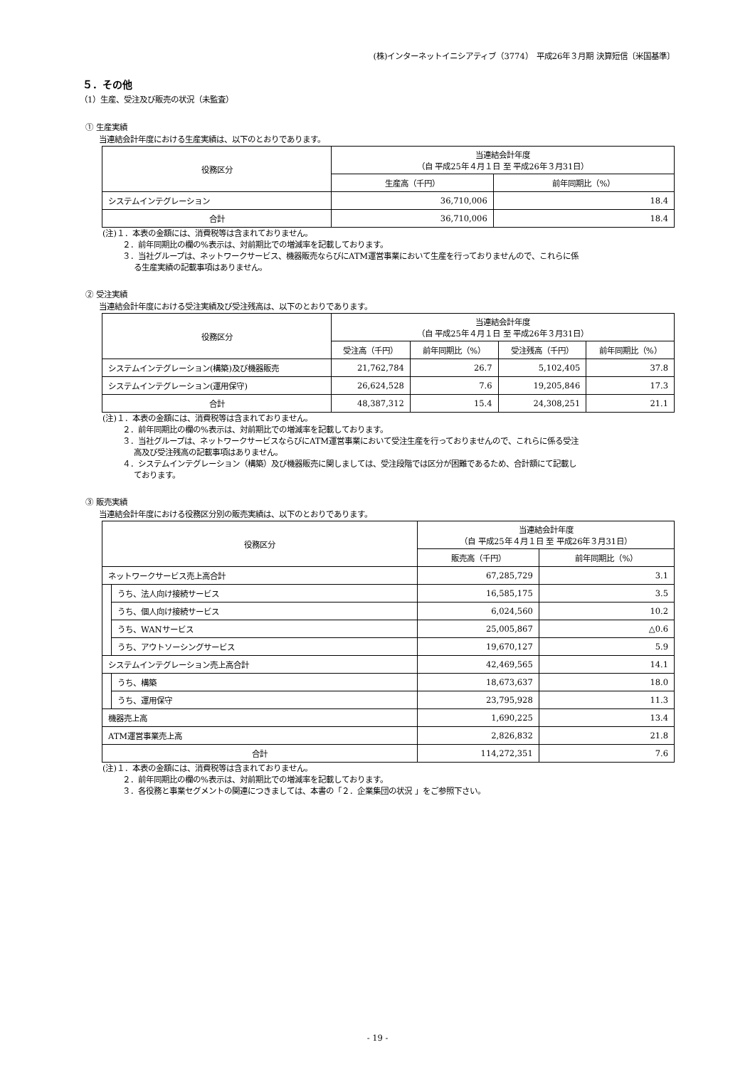(株)インターネットイニシアティブ（3774）　平成26年３月期 決算短信〔米国基準〕
５．その他
（1）生産、受注及び販売の状況（未監査）
① 生産実績
当連結会計年度における生産実績は、以下のとおりであります。
| 役務区分 | 当連結会計年度 （自 平成25年４月１日 至 平成26年３月31日） | |
| --- | --- | --- |
| | 生産高（千円） | 前年同期比（%） |
| システムインテグレーション | 36,710,006 | 18.4 |
| 合計 | 36,710,006 | 18.4 |
(注)１．本表の金額には、消費税等は含まれておりません。
２．前年同期比の欄の%表示は、対前期比での増減率を記載しております。
３．当社グループは、ネットワークサービス、機器販売ならびにATM運営事業において生産を行っておりませんので、これらに係
る生産実績の記載事項はありません。
② 受注実績
当連結会計年度における受注実績及び受注残高は、以下のとおりであります。
| 役務区分 | 当連結会計年度 （自 平成25年４月１日 至 平成26年３月31日） | | | |
| --- | --- | --- | --- | --- |
| | 受注高（千円） | 前年同期比（%） | 受注残高（千円） | 前年同期比（%） |
| システムインテグレーション(構築)及び機器販売 | 21,762,784 | 26.7 | 5,102,405 | 37.8 |
| システムインテグレーション(運用保守) | 26,624,528 | 7.6 | 19,205,846 | 17.3 |
| 合計 | 48,387,312 | 15.4 | 24,308,251 | 21.1 |
(注)１．本表の金額には、消費税等は含まれておりません。
２．前年同期比の欄の%表示は、対前期比での増減率を記載しております。
３．当社グループは、ネットワークサービスならびにATM運営事業において受注生産を行っておりませんので、これらに係る受注
高及び受注残高の記載事項はありません。
４．システムインテグレーション（構築）及び機器販売に関しましては、受注段階では区分が困難であるため、合計額にて記載し
ております。
③ 販売実績
当連結会計年度における役務区分別の販売実績は、以下のとおりであります。
| 役務区分 | | 当連結会計年度 （自 平成25年４月１日 至 平成26年３月31日） | |
| --- | --- | --- | --- |
| | | 販売高（千円） | 前年同期比（%） |
| ネットワークサービス売上高合計 | | 67,285,729 | 3.1 |
| | うち、法人向け接続サービス | 16,585,175 | 3.5 |
| | うち、個人向け接続サービス | 6,024,560 | 10.2 |
| | うち、WANサービス | 25,005,867 | △0.6 |
| | うち、アウトソーシングサービス | 19,670,127 | 5.9 |
| システムインテグレーション売上高合計 | | 42,469,565 | 14.1 |
| | うち、構築 | 18,673,637 | 18.0 |
| | うち、運用保守 | 23,795,928 | 11.3 |
| 機器売上高 | | 1,690,225 | 13.4 |
| ATM運営事業売上高 | | 2,826,832 | 21.8 |
| 合計 | | 114,272,351 | 7.6 |
(注)１．本表の金額には、消費税等は含まれておりません。
２．前年同期比の欄の%表示は、対前期比での増減率を記載しております。
３．各役務と事業セグメントの関連につきましては、本書の「２．企業集団の状況 」をご参照下さい。
- 19 -